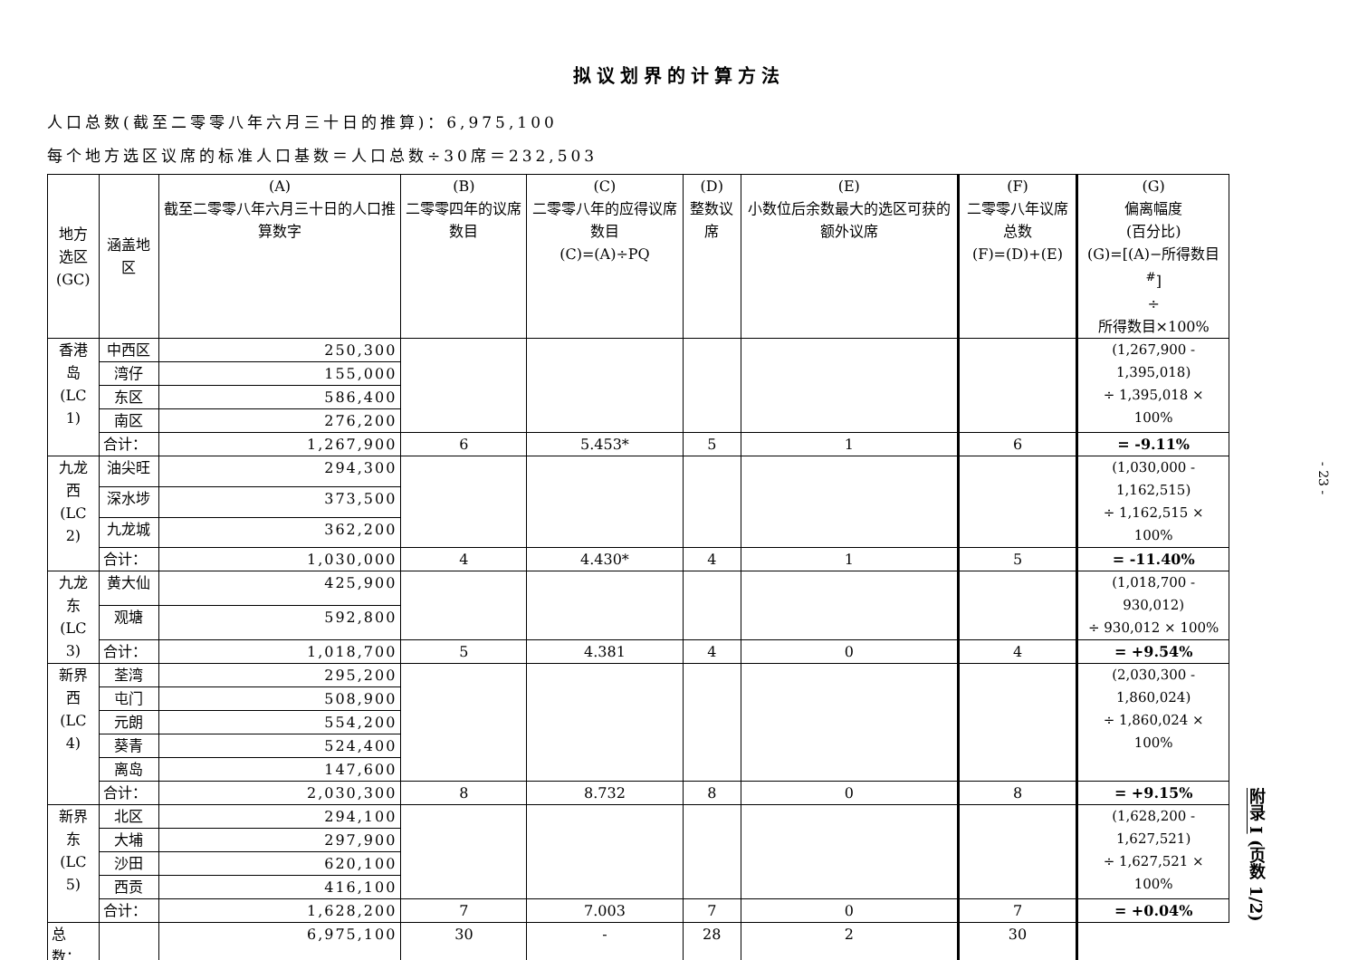拟议划界的计算方法
人口总数(截至二零零八年六月三十日的推算)：6,975,100
每个地方选区议席的标准人口基数＝人口总数÷30席＝232,503
| 地方 选区 (GC) | 涵盖地区 | (A) 截至二零零八年六月三十日的人口推算数字 | (B) 二零零四年的议席数目 | (C) 二零零八年的应得议席数目 (C)=(A)÷PQ | (D) 整数议席 | (E) 小数位后余数最大的选区可获的额外议席 | (F) 二零零八年议席总数 (F)=(D)+(E) | (G) 偏离幅度 (百分比) (G)=[(A)−所得数目<sup>#</sup>] ÷ 所得数目×100% |
| --- | --- | --- | --- | --- | --- | --- | --- | --- |
| 香港岛 (LC 1) | 中西区 | 250,300 | | | | | | (1,267,900 - 1,395,018) ÷ 1,395,018 × 100% |
| | 湾仔 | 155,000 | | | | | | |
| | 东区 | 586,400 | | | | | | |
| | 南区 | 276,200 | | | | | | |
| | 合计： | 1,267,900 | 6 | 5.453* | 5 | 1 | 6 | = -9.11% |
| 九龙西 (LC 2) | 油尖旺 | 294,300 | | | | | | (1,030,000 - 1,162,515) ÷ 1,162,515 × 100% |
| | 深水埗 | 373,500 | | | | | | |
| | 九龙城 | 362,200 | | | | | | |
| | 合计： | 1,030,000 | 4 | 4.430* | 4 | 1 | 5 | = -11.40% |
| 九龙东 (LC 3) | 黄大仙 | 425,900 | | | | | | (1,018,700 - 930,012) ÷ 930,012 × 100% |
| | 观塘 | 592,800 | | | | | | |
| | 合计： | 1,018,700 | 5 | 4.381 | 4 | 0 | 4 | = +9.54% |
| 新界西 (LC 4) | 荃湾 | 295,200 | | | | | | (2,030,300 - 1,860,024) ÷ 1,860,024 × 100% |
| | 屯门 | 508,900 | | | | | | |
| | 元朗 | 554,200 | | | | | | |
| | 葵青 | 524,400 | | | | | | |
| | 离岛 | 147,600 | | | | | | |
| | 合计： | 2,030,300 | 8 | 8.732 | 8 | 0 | 8 | = +9.15% |
| 新界东 (LC 5) | 北区 | 294,100 | | | | | | (1,628,200 - 1,627,521) ÷ 1,627,521 × 100% |
| | 大埔 | 297,900 | | | | | | |
| | 沙田 | 620,100 | | | | | | |
| | 西贡 | 416,100 | | | | | | |
| | 合计： | 1,628,200 | 7 | 7.003 | 7 | 0 | 7 | = +0.04% |
| 总数： | | 6,975,100 | 30 | - | 28 | 2 | 30 | |
- 23 -
附录 I (页数 1/2)